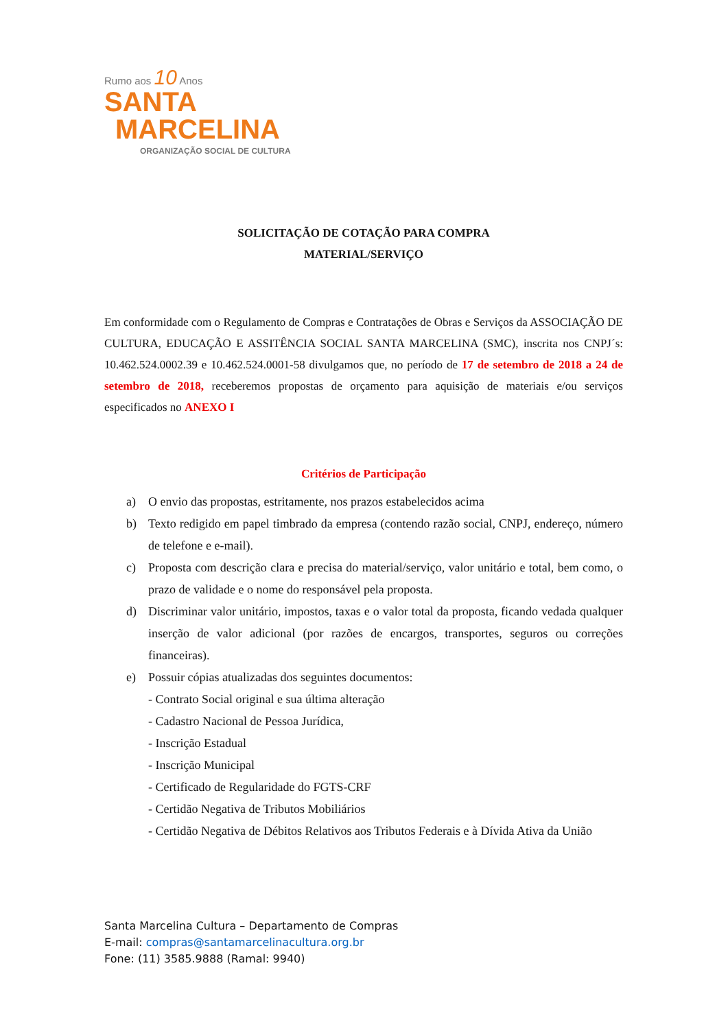Rumo aos 10 Anos
SANTA
MARCELINA
ORGANIZAÇÃO SOCIAL DE CULTURA
SOLICITAÇÃO DE COTAÇÃO PARA COMPRA
MATERIAL/SERVIÇO
Em conformidade com o Regulamento de Compras e Contratações de Obras e Serviços da ASSOCIAÇÃO DE CULTURA, EDUCAÇÃO E ASSITÊNCIA SOCIAL SANTA MARCELINA (SMC), inscrita nos CNPJ´s: 10.462.524.0002.39 e 10.462.524.0001-58 divulgamos que, no período de 17 de setembro de 2018 a 24 de setembro de 2018, receberemos propostas de orçamento para aquisição de materiais e/ou serviços especificados no ANEXO I
Critérios de Participação
a) O envio das propostas, estritamente, nos prazos estabelecidos acima
b) Texto redigido em papel timbrado da empresa (contendo razão social, CNPJ, endereço, número de telefone e e-mail).
c) Proposta com descrição clara e precisa do material/serviço, valor unitário e total, bem como, o prazo de validade e o nome do responsável pela proposta.
d) Discriminar valor unitário, impostos, taxas e o valor total da proposta, ficando vedada qualquer inserção de valor adicional (por razões de encargos, transportes, seguros ou correções financeiras).
e) Possuir cópias atualizadas dos seguintes documentos:
- Contrato Social original e sua última alteração
- Cadastro Nacional de Pessoa Jurídica,
- Inscrição Estadual
- Inscrição Municipal
- Certificado de Regularidade do FGTS-CRF
- Certidão Negativa de Tributos Mobiliários
- Certidão Negativa de Débitos Relativos aos Tributos Federais e à Dívida Ativa da União
Santa Marcelina Cultura – Departamento de Compras
E-mail: compras@santamarcelinacultura.org.br
Fone: (11) 3585.9888 (Ramal: 9940)